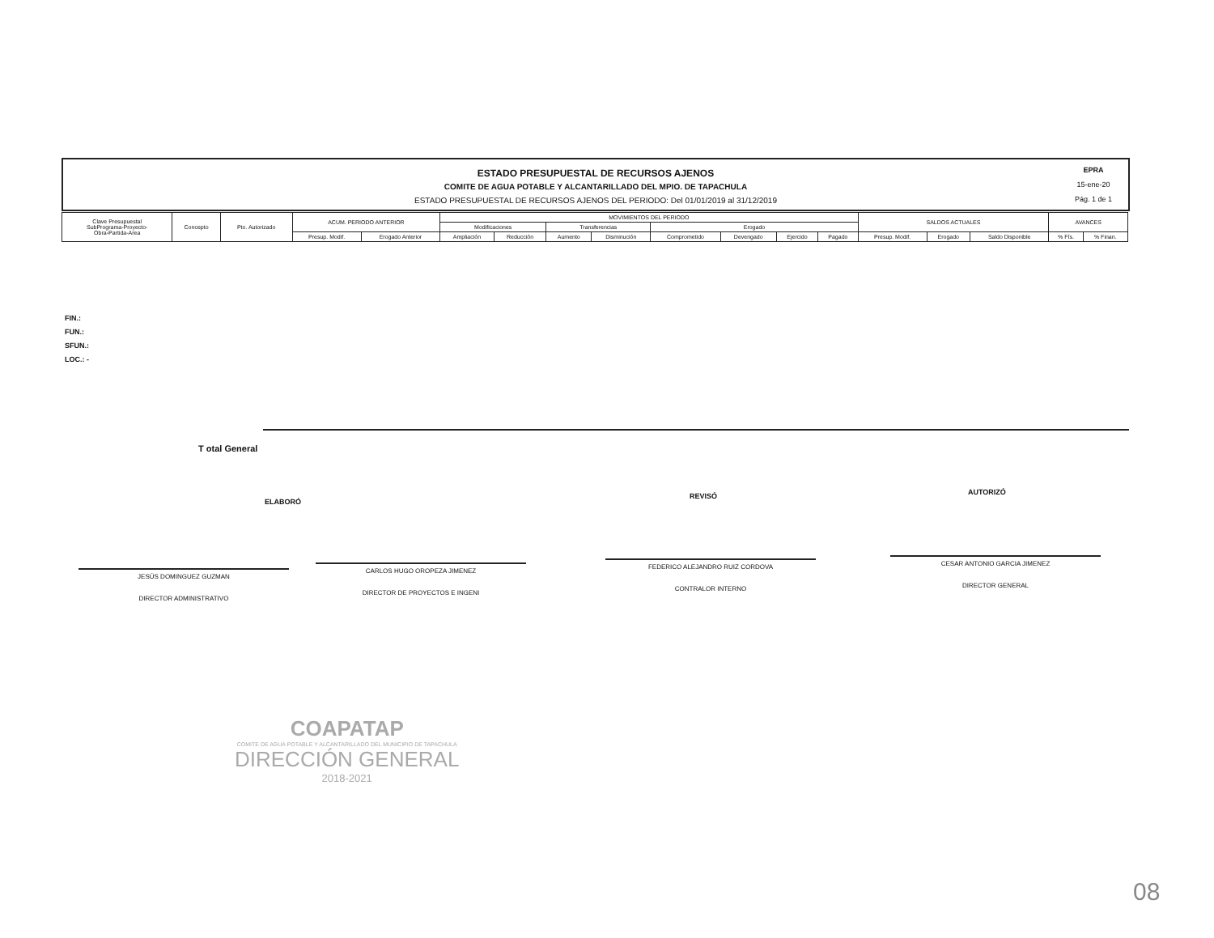ESTADO PRESUPUESTAL DE RECURSOS AJENOS
COMITE DE AGUA POTABLE Y ALCANTARILLADO DEL MPIO. DE TAPACHULA
ESTADO PRESUPUESTAL DE RECURSOS AJENOS DEL PERIODO: Del 01/01/2019 al 31/12/2019
EPRA
15-ene-20
Pág. 1 de 1
| Clave Presupuestal SubPrograma-Proyecto- Obra-Partida-Area | Concepto | Pto. Autorizado | ACUM. PERIODO ANTERIOR | | MOVIMIENTOS DEL PERIODO | | | | | | | | SALDOS ACTUALES | | | AVANCES | |
| --- | --- | --- | --- | --- | --- | --- | --- | --- | --- | --- | --- | --- | --- | --- | --- | --- | --- |
| | | | | | Modificaciones | | Transferencias | | Erogado | | | | | | | | |
| | | | Presup. Modif. | Erogado Anterior | Ampliación | Reducción | Aumento | Disminución | Comprometido | Devengado | Ejercido | Pagado | Presup. Modif. | Erogado | Saldo Disponible | % Fís. | % Finan. |
FIN.:
FUN.:
SFUN.:
LOC.: -
T otal General
ELABORÓ
REVISÓ AUTORIZÓ
JESÚS DOMINGUEZ GUZMAN
DIRECTOR ADMINISTRATIVO
CARLOS HUGO OROPEZA JIMENEZ
DIRECTOR DE PROYECTOS E INGENI
FEDERICO ALEJANDRO RUIZ CORDOVA
CONTRALOR INTERNO
CESAR ANTONIO GARCIA JIMENEZ
DIRECTOR GENERAL
COAPATAP
COMITE DE AGUA POTABLE Y ALCANTARILLADO DEL MUNICIPIO DE TAPACHULA
DIRECCIÓN GENERAL
2018-2021
08